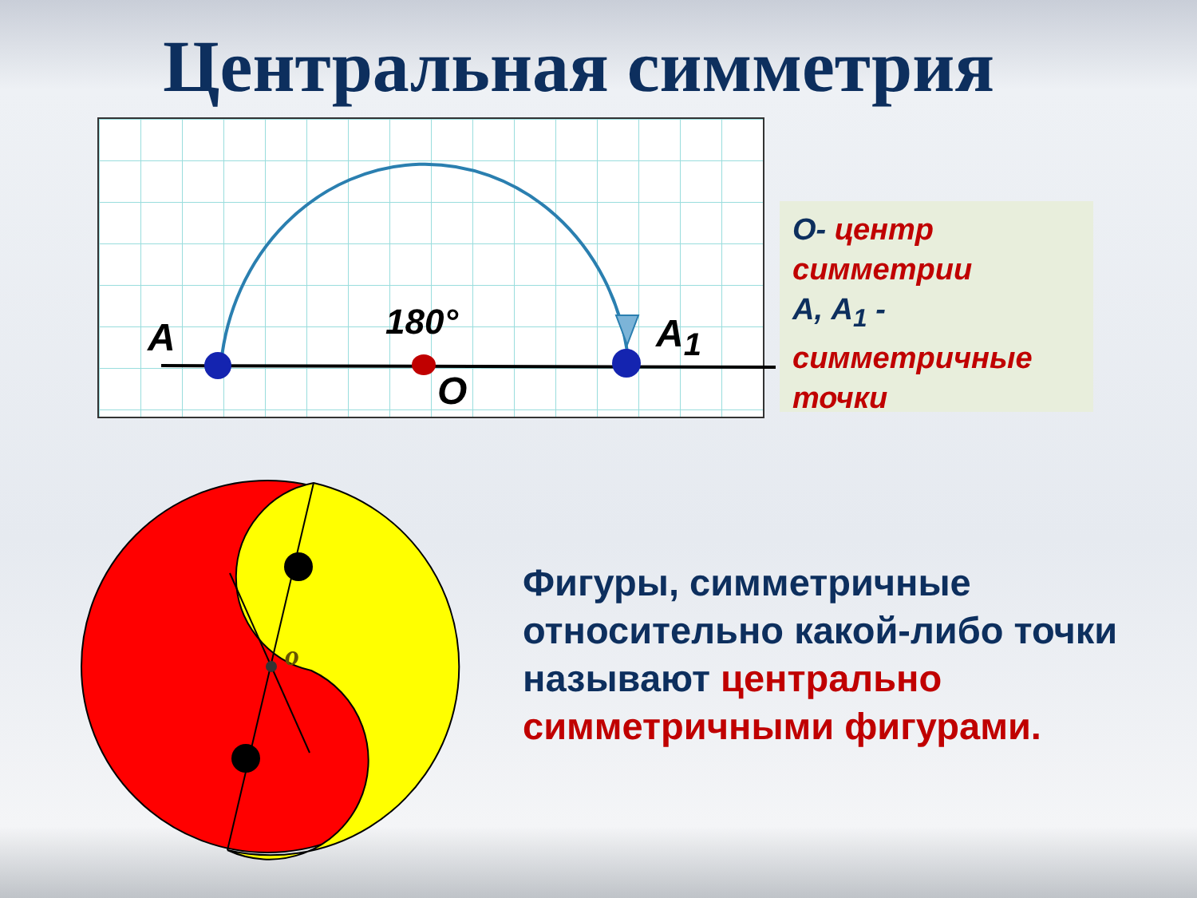Центральная симметрия
A 180° A<sub>1</sub>
O
o
О- центр симметрии
А, А<sub>1</sub> - симметричные точки
Фигуры, симметричные относительно какой-либо точки называют центрально симметричными фигурами.